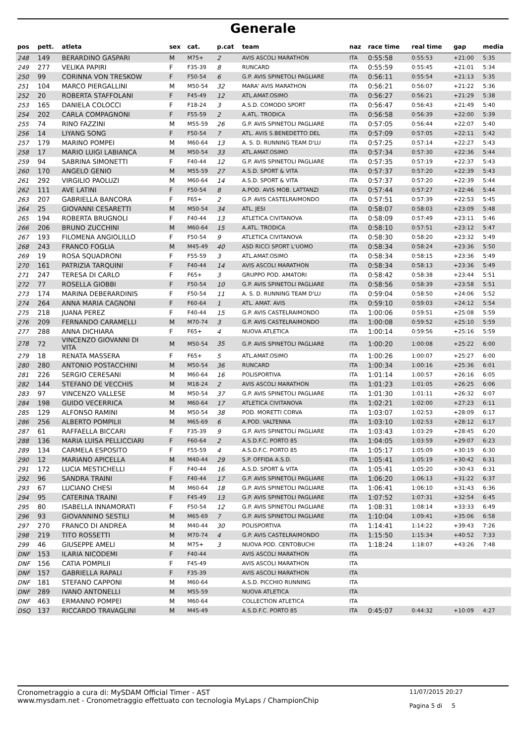Generale
| pos | pett. | atleta | sex | cat. | p.cat | team | naz | race time | real time | gap | media |
| --- | --- | --- | --- | --- | --- | --- | --- | --- | --- | --- | --- |
| 248 | 149 | BERARDINO GASPARI | M | M75+ | 2 | AVIS ASCOLI MARATHON | ITA | 0:55:58 | 0:55:53 | +21:00 | 5:35 |
| 249 | 277 | VELIKA PAPIRI | F | F35-39 | 8 | RUNCARD | ITA | 0:55:59 | 0:55:45 | +21:01 | 5:34 |
| 250 | 99 | CORINNA VON TRESKOW | F | F50-54 | 6 | G.P. AVIS SPINETOLI PAGLIARE | ITA | 0:56:11 | 0:55:54 | +21:13 | 5:35 |
| 251 | 104 | MARCO PIERGALLINI | M | M50-54 | 32 | MARA' AVIS MARATHON | ITA | 0:56:21 | 0:56:07 | +21:22 | 5:36 |
| 252 | 20 | ROBERTA STAFFOLANI | F | F45-49 | 12 | ATL.AMAT.OSIMO | ITA | 0:56:27 | 0:56:21 | +21:29 | 5:38 |
| 253 | 165 | DANIELA COLOCCI | F | F18-24 | 3 | A.S.D. COMODO SPORT | ITA | 0:56:47 | 0:56:43 | +21:49 | 5:40 |
| 254 | 202 | CARLA COMPAGNONI | F | F55-59 | 2 | A.ATL. TRODICA | ITA | 0:56:58 | 0:56:39 | +22:00 | 5:39 |
| 255 | 74 | RINO FAZZINI | M | M55-59 | 26 | G.P. AVIS SPINETOLI PAGLIARE | ITA | 0:57:05 | 0:56:44 | +22:07 | 5:40 |
| 256 | 14 | LIYANG SONG | F | F50-54 | 7 | ATL. AVIS S.BENEDETTO DEL | ITA | 0:57:09 | 0:57:05 | +22:11 | 5:42 |
| 257 | 179 | MARINO POMPEI | M | M60-64 | 13 | A. S. D. RUNNING TEAM D'LU | ITA | 0:57:25 | 0:57:14 | +22:27 | 5:43 |
| 258 | 17 | MARIO LUIGI LABIANCA | M | M50-54 | 33 | ATL.AMAT.OSIMO | ITA | 0:57:34 | 0:57:30 | +22:36 | 5:44 |
| 259 | 94 | SABRINA SIMONETTI | F | F40-44 | 12 | G.P. AVIS SPINETOLI PAGLIARE | ITA | 0:57:35 | 0:57:19 | +22:37 | 5:43 |
| 260 | 170 | ANGELO GENIO | M | M55-59 | 27 | A.S.D. SPORT & VITA | ITA | 0:57:37 | 0:57:20 | +22:39 | 5:43 |
| 261 | 292 | VIRGILIO PAOLUZI | M | M60-64 | 14 | A.S.D. SPORT & VITA | ITA | 0:57:37 | 0:57:20 | +22:39 | 5:44 |
| 262 | 111 | AVE LATINI | F | F50-54 | 8 | A.POD. AVIS MOB. LATTANZI | ITA | 0:57:44 | 0:57:27 | +22:46 | 5:44 |
| 263 | 207 | GABRIELLA BANCORA | F | F65+ | 2 | G.P. AVIS CASTELRAIMONDO | ITA | 0:57:51 | 0:57:39 | +22:53 | 5:45 |
| 264 | 25 | GIOVANNI CESARETTI | M | M50-54 | 34 | ATL. JESI | ITA | 0:58:07 | 0:58:03 | +23:09 | 5:48 |
| 265 | 194 | ROBERTA BRUGNOLI | F | F40-44 | 13 | ATLETICA CIVITANOVA | ITA | 0:58:09 | 0:57:49 | +23:11 | 5:46 |
| 266 | 206 | BRUNO ZUCCHINI | M | M60-64 | 15 | A.ATL. TRODICA | ITA | 0:58:10 | 0:57:51 | +23:12 | 5:47 |
| 267 | 193 | FILOMENA ANGIOLILLO | F | F50-54 | 9 | ATLETICA CIVITANOVA | ITA | 0:58:30 | 0:58:20 | +23:32 | 5:49 |
| 268 | 243 | FRANCO FOGLIA | M | M45-49 | 40 | ASD RICCI SPORT L'UOMO | ITA | 0:58:34 | 0:58:24 | +23:36 | 5:50 |
| 269 | 19 | ROSA SQUADRONI | F | F55-59 | 3 | ATL.AMAT.OSIMO | ITA | 0:58:34 | 0:58:15 | +23:36 | 5:49 |
| 270 | 161 | PATRIZIA TARQUINI | F | F40-44 | 14 | AVIS ASCOLI MARATHON | ITA | 0:58:34 | 0:58:13 | +23:36 | 5:49 |
| 271 | 247 | TERESA DI CARLO | F | F65+ | 3 | GRUPPO POD. AMATORI | ITA | 0:58:42 | 0:58:38 | +23:44 | 5:51 |
| 272 | 77 | ROSELLA GIOBBI | F | F50-54 | 10 | G.P. AVIS SPINETOLI PAGLIARE | ITA | 0:58:56 | 0:58:39 | +23:58 | 5:51 |
| 273 | 174 | MARINA DEBERARDINIS | F | F50-54 | 11 | A. S. D. RUNNING TEAM D'LU | ITA | 0:59:04 | 0:58:50 | +24:06 | 5:52 |
| 274 | 264 | ANNA MARIA CAGNONI | F | F60-64 | 1 | ATL. AMAT. AVIS | ITA | 0:59:10 | 0:59:03 | +24:12 | 5:54 |
| 275 | 218 | JUANA PEREZ | F | F40-44 | 15 | G.P. AVIS CASTELRAIMONDO | ITA | 1:00:06 | 0:59:51 | +25:08 | 5:59 |
| 276 | 209 | FERNANDO CARAMELLI | M | M70-74 | 3 | G.P. AVIS CASTELRAIMONDO | ITA | 1:00:08 | 0:59:52 | +25:10 | 5:59 |
| 277 | 288 | ANNA DICHIARA | F | F65+ | 4 | NUOVA ATLETICA | ITA | 1:00:14 | 0:59:56 | +25:16 | 5:59 |
| 278 | 72 | VINCENZO GIOVANNI DI VITA | M | M50-54 | 35 | G.P. AVIS SPINETOLI PAGLIARE | ITA | 1:00:20 | 1:00:08 | +25:22 | 6:00 |
| 279 | 18 | RENATA MASSERA | F | F65+ | 5 | ATL.AMAT.OSIMO | ITA | 1:00:26 | 1:00:07 | +25:27 | 6:00 |
| 280 | 280 | ANTONIO POSTACCHINI | M | M50-54 | 36 | RUNCARD | ITA | 1:00:34 | 1:00:16 | +25:36 | 6:01 |
| 281 | 226 | SERGIO CERESANI | M | M60-64 | 16 | POLISPORTIVA | ITA | 1:01:14 | 1:00:57 | +26:16 | 6:05 |
| 282 | 144 | STEFANO DE VECCHIS | M | M18-24 | 2 | AVIS ASCOLI MARATHON | ITA | 1:01:23 | 1:01:05 | +26:25 | 6:06 |
| 283 | 97 | VINCENZO VALLESE | M | M50-54 | 37 | G.P. AVIS SPINETOLI PAGLIARE | ITA | 1:01:30 | 1:01:11 | +26:32 | 6:07 |
| 284 | 198 | GUIDO VECERRICA | M | M60-64 | 17 | ATLETICA CIVITANOVA | ITA | 1:02:21 | 1:02:00 | +27:23 | 6:11 |
| 285 | 129 | ALFONSO RAMINI | M | M50-54 | 38 | POD. MORETTI CORVA | ITA | 1:03:07 | 1:02:53 | +28:09 | 6:17 |
| 286 | 256 | ALBERTO POMPILII | M | M65-69 | 6 | A.POD. VALTENNA | ITA | 1:03:10 | 1:02:53 | +28:12 | 6:17 |
| 287 | 61 | RAFFAELLA BICCARI | F | F35-39 | 9 | G.P. AVIS SPINETOLI PAGLIARE | ITA | 1:03:43 | 1:03:29 | +28:45 | 6:20 |
| 288 | 136 | MARIA LUISA PELLICCIARI | F | F60-64 | 2 | A.S.D.F.C. PORTO 85 | ITA | 1:04:05 | 1:03:59 | +29:07 | 6:23 |
| 289 | 134 | CARMELA ESPOSITO | F | F55-59 | 4 | A.S.D.F.C. PORTO 85 | ITA | 1:05:17 | 1:05:09 | +30:19 | 6:30 |
| 290 | 12 | MARIANO APICELLA | M | M40-44 | 29 | S.P. OFFIDA A.S.D. | ITA | 1:05:41 | 1:05:19 | +30:42 | 6:31 |
| 291 | 172 | LUCIA MESTICHELLI | F | F40-44 | 16 | A.S.D. SPORT & VITA | ITA | 1:05:41 | 1:05:20 | +30:43 | 6:31 |
| 292 | 96 | SANDRA TRAINI | F | F40-44 | 17 | G.P. AVIS SPINETOLI PAGLIARE | ITA | 1:06:20 | 1:06:13 | +31:22 | 6:37 |
| 293 | 67 | LUCIANO CHESI | M | M60-64 | 18 | G.P. AVIS SPINETOLI PAGLIARE | ITA | 1:06:41 | 1:06:10 | +31:43 | 6:36 |
| 294 | 95 | CATERINA TRAINI | F | F45-49 | 13 | G.P. AVIS SPINETOLI PAGLIARE | ITA | 1:07:52 | 1:07:31 | +32:54 | 6:45 |
| 295 | 80 | ISABELLA INNAMORATI | F | F50-54 | 12 | G.P. AVIS SPINETOLI PAGLIARE | ITA | 1:08:31 | 1:08:14 | +33:33 | 6:49 |
| 296 | 93 | GIOVANNINO SESTILI | M | M65-69 | 7 | G.P. AVIS SPINETOLI PAGLIARE | ITA | 1:10:04 | 1:09:41 | +35:06 | 6:58 |
| 297 | 270 | FRANCO DI ANDREA | M | M40-44 | 30 | POLISPORTIVA | ITA | 1:14:41 | 1:14:22 | +39:43 | 7:26 |
| 298 | 219 | TITO ROSSETTI | M | M70-74 | 4 | G.P. AVIS CASTELRAIMONDO | ITA | 1:15:50 | 1:15:34 | +40:52 | 7:33 |
| 299 | 46 | GIUSEPPE AMELI | M | M75+ | 3 | NUOVA POD. CENTOBUCHI | ITA | 1:18:24 | 1:18:07 | +43:26 | 7:48 |
| DNF | 153 | ILARIA NICODEMI | F | F40-44 | | AVIS ASCOLI MARATHON | ITA | | | | |
| DNF | 156 | CATIA POMPILII | F | F45-49 | | AVIS ASCOLI MARATHON | ITA | | | | |
| DNF | 157 | GABRIELLA RAPALI | F | F35-39 | | AVIS ASCOLI MARATHON | ITA | | | | |
| DNF | 181 | STEFANO CAPPONI | M | M60-64 | | A.S.D. PICCHIO RUNNING | ITA | | | | |
| DNF | 289 | IVANO ANTONELLI | M | M55-59 | | NUOVA ATLETICA | ITA | | | | |
| DNF | 463 | ERMANNO POMPEI | M | M60-64 | | COLLECTION ATLETICA | ITA | | | | |
| DSQ | 137 | RICCARDO TRAVAGLINI | M | M45-49 | | A.S.D.F.C. PORTO 85 | ITA | 0:45:07 | 0:44:32 | +10:09 | 4:27 |
Cronometraggio a cura di: MySDAM Official Timer - AST
www.mysdam.net - Cronometraggio effettuato con tecnologia MyLaps / ChampionChip
11/07/2015 20:27
Pagina 5 di 5